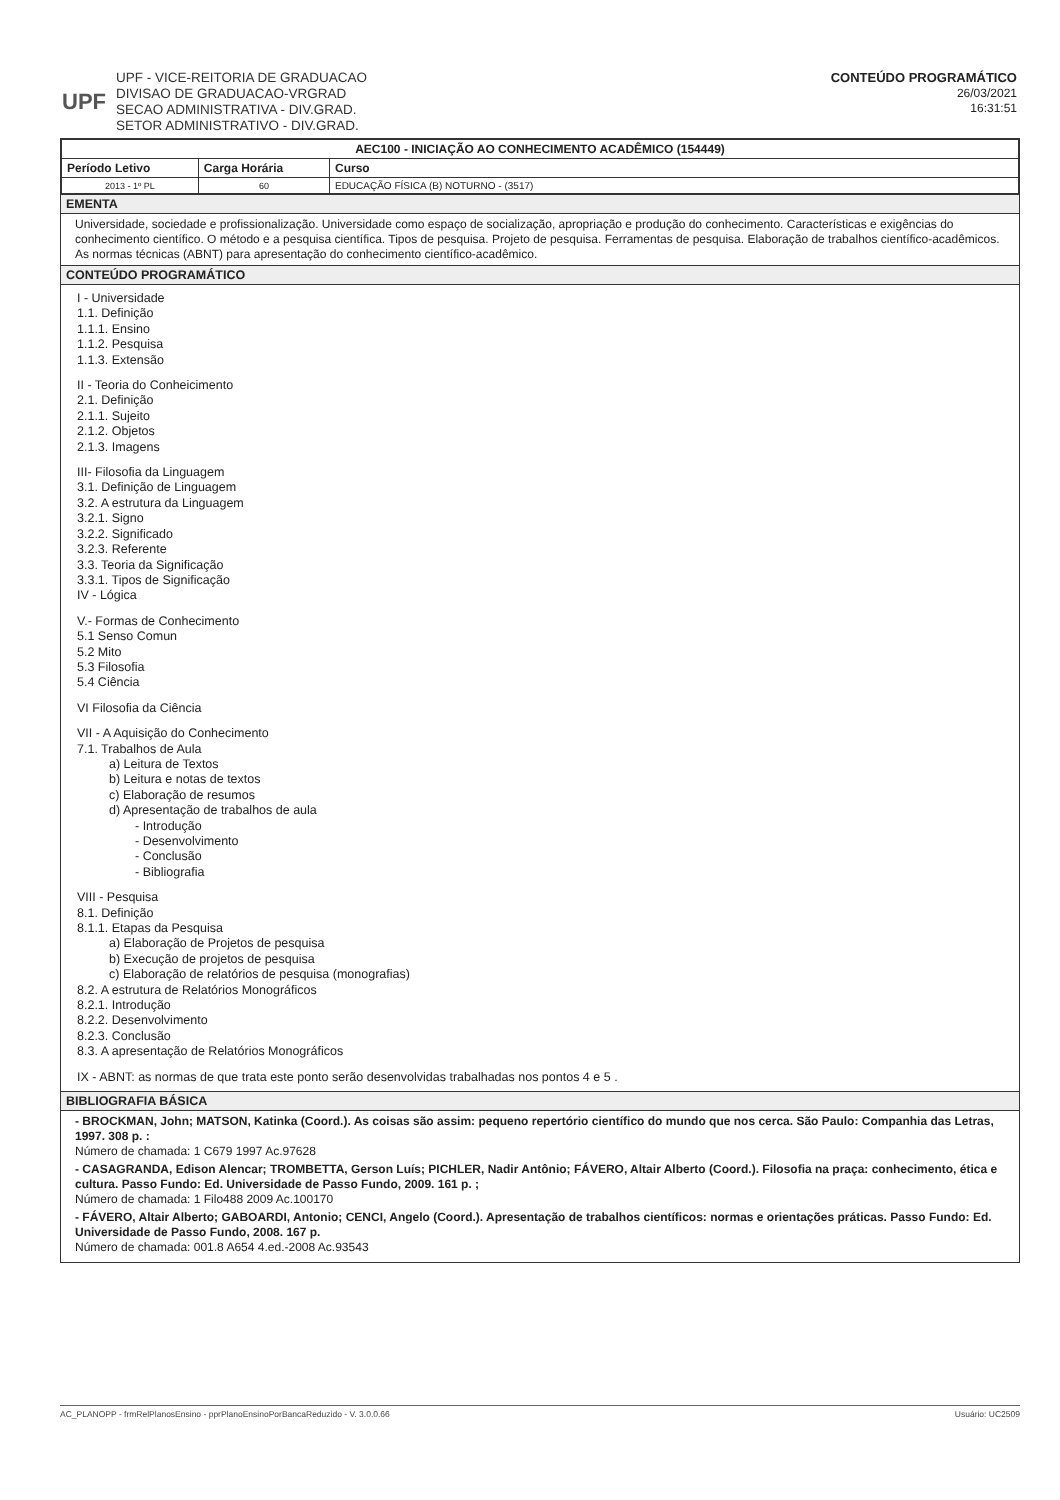UPF
UPF - VICE-REITORIA DE GRADUACAO
DIVISAO DE GRADUACAO-VRGRAD
SECAO ADMINISTRATIVA - DIV.GRAD.
SETOR ADMINISTRATIVO - DIV.GRAD.
CONTEÚDO PROGRAMÁTICO
26/03/2021
16:31:51
| AEC100 - INICIAÇÃO AO CONHECIMENTO ACADÊMICO (154449) | | |
| --- | --- | --- |
| Período Letivo | Carga Horária | Curso |
| 2013 - 1º PL | 60 | EDUCAÇÃO FÍSICA (B) NOTURNO - (3517) |
EMENTA
Universidade, sociedade e profissionalização. Universidade como espaço de socialização, apropriação e produção do conhecimento. Características e exigências do conhecimento científico. O método e a pesquisa científica. Tipos de pesquisa. Projeto de pesquisa. Ferramentas de pesquisa. Elaboração de trabalhos científico-acadêmicos. As normas técnicas (ABNT) para apresentação do conhecimento científico-acadêmico.
CONTEÚDO PROGRAMÁTICO
I - Universidade
1.1. Definição
1.1.1. Ensino
1.1.2. Pesquisa
1.1.3. Extensão
II - Teoria do Conheicimento
2.1. Definição
2.1.1. Sujeito
2.1.2. Objetos
2.1.3. Imagens
III- Filosofia da Linguagem
3.1. Definição de Linguagem
3.2. A estrutura da Linguagem
3.2.1. Signo
3.2.2. Significado
3.2.3. Referente
3.3. Teoria da Significação
3.3.1. Tipos de Significação
IV - Lógica
V.- Formas de Conhecimento
5.1 Senso Comun
5.2 Mito
5.3 Filosofia
5.4 Ciência
VI Filosofia da Ciência
VII - A Aquisição do Conhecimento
7.1. Trabalhos de Aula
a) Leitura de Textos
b) Leitura e notas de textos
c) Elaboração de resumos
d) Apresentação de trabalhos de aula
- Introdução
- Desenvolvimento
- Conclusão
- Bibliografia
VIII - Pesquisa
8.1. Definição
8.1.1. Etapas da Pesquisa
a) Elaboração de Projetos de pesquisa
b) Execução de projetos de pesquisa
c) Elaboração de relatórios de pesquisa (monografias)
8.2. A estrutura de Relatórios Monográficos
8.2.1. Introdução
8.2.2. Desenvolvimento
8.2.3. Conclusão
8.3. A apresentação de Relatórios Monográficos
IX - ABNT: as normas de que trata este ponto serão desenvolvidas trabalhadas nos pontos 4 e 5 .
BIBLIOGRAFIA BÁSICA
- BROCKMAN, John; MATSON, Katinka (Coord.). As coisas são assim: pequeno repertório científico do mundo que nos cerca. São Paulo: Companhia das Letras, 1997. 308 p. :
Número de chamada: 1 C679 1997 Ac.97628
- CASAGRANDA, Edison Alencar; TROMBETTA, Gerson Luís; PICHLER, Nadir Antônio; FÁVERO, Altair Alberto (Coord.). Filosofia na praça: conhecimento, ética e cultura. Passo Fundo: Ed. Universidade de Passo Fundo, 2009. 161 p. ;
Número de chamada: 1 Filo488 2009 Ac.100170
- FÁVERO, Altair Alberto; GABOARDI, Antonio; CENCI, Angelo (Coord.). Apresentação de trabalhos científicos: normas e orientações práticas. Passo Fundo: Ed. Universidade de Passo Fundo, 2008. 167 p.
Número de chamada: 001.8 A654 4.ed.-2008 Ac.93543
AC_PLANOPP - frmRelPlanosEnsino - pprPlanoEnsinoPorBancaReduzido - V. 3.0.0.66 Usuário: UC2509